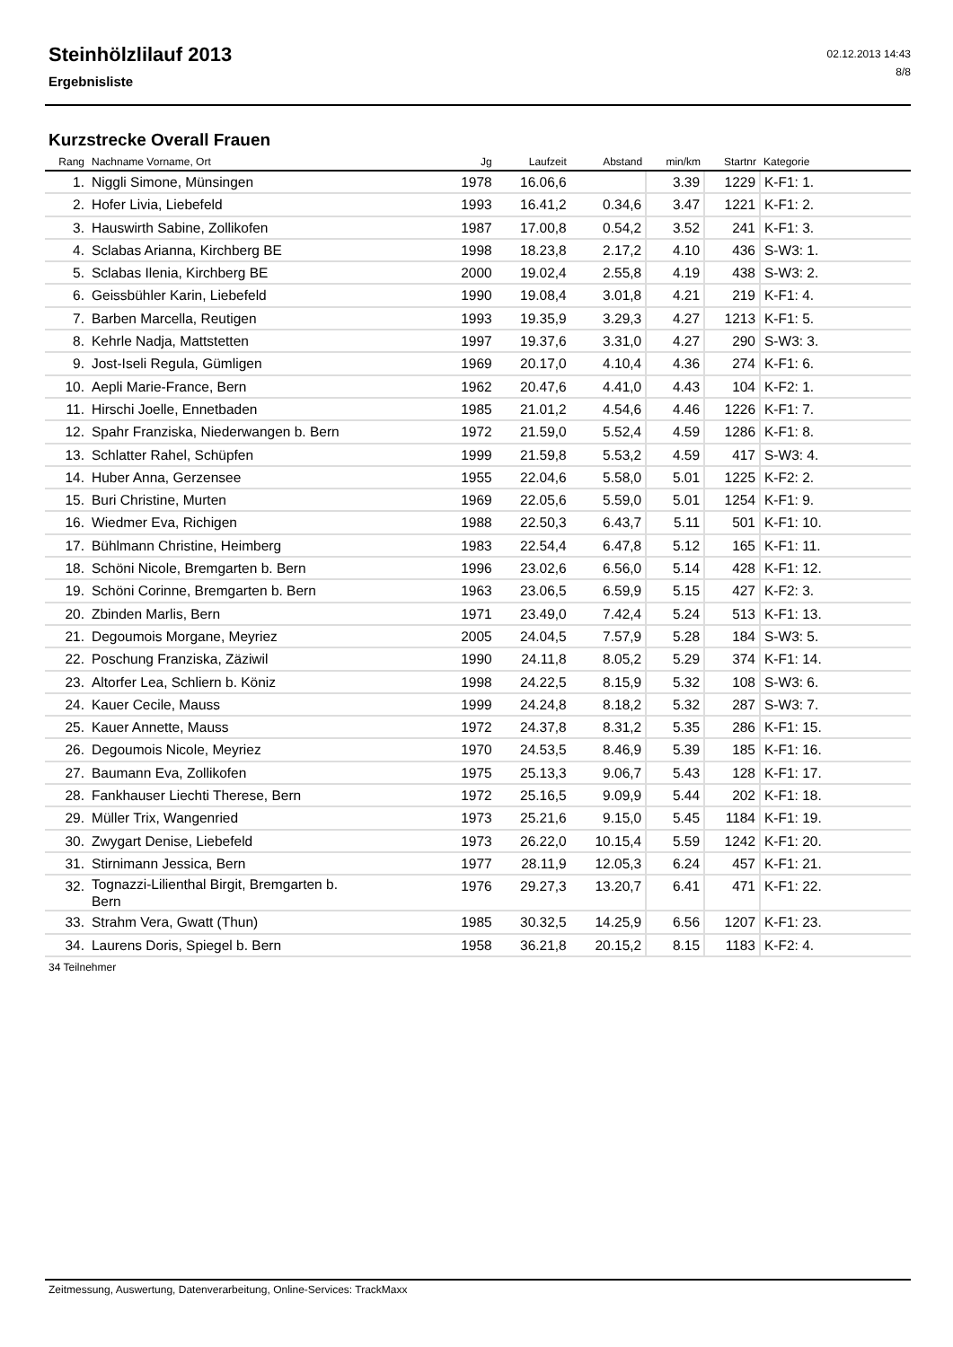Steinhölzlilauf 2013
Ergebnisliste
02.12.2013 14:43
8/8
Kurzstrecke Overall Frauen
| Rang | Nachname Vorname, Ort | Jg | Laufzeit | Abstand | min/km | Startnr | Kategorie |
| --- | --- | --- | --- | --- | --- | --- | --- |
| 1. | Niggli Simone, Münsingen | 1978 | 16.06,6 | | 3.39 | 1229 | K-F1: 1. |
| 2. | Hofer Livia, Liebefeld | 1993 | 16.41,2 | 0.34,6 | 3.47 | 1221 | K-F1: 2. |
| 3. | Hauswirth Sabine, Zollikofen | 1987 | 17.00,8 | 0.54,2 | 3.52 | 241 | K-F1: 3. |
| 4. | Sclabas Arianna, Kirchberg BE | 1998 | 18.23,8 | 2.17,2 | 4.10 | 436 | S-W3: 1. |
| 5. | Sclabas Ilenia, Kirchberg BE | 2000 | 19.02,4 | 2.55,8 | 4.19 | 438 | S-W3: 2. |
| 6. | Geissbühler Karin, Liebefeld | 1990 | 19.08,4 | 3.01,8 | 4.21 | 219 | K-F1: 4. |
| 7. | Barben Marcella, Reutigen | 1993 | 19.35,9 | 3.29,3 | 4.27 | 1213 | K-F1: 5. |
| 8. | Kehrle Nadja, Mattstetten | 1997 | 19.37,6 | 3.31,0 | 4.27 | 290 | S-W3: 3. |
| 9. | Jost-Iseli Regula, Gümligen | 1969 | 20.17,0 | 4.10,4 | 4.36 | 274 | K-F1: 6. |
| 10. | Aepli Marie-France, Bern | 1962 | 20.47,6 | 4.41,0 | 4.43 | 104 | K-F2: 1. |
| 11. | Hirschi Joelle, Ennetbaden | 1985 | 21.01,2 | 4.54,6 | 4.46 | 1226 | K-F1: 7. |
| 12. | Spahr Franziska, Niederwangen b. Bern | 1972 | 21.59,0 | 5.52,4 | 4.59 | 1286 | K-F1: 8. |
| 13. | Schlatter Rahel, Schüpfen | 1999 | 21.59,8 | 5.53,2 | 4.59 | 417 | S-W3: 4. |
| 14. | Huber Anna, Gerzensee | 1955 | 22.04,6 | 5.58,0 | 5.01 | 1225 | K-F2: 2. |
| 15. | Buri Christine, Murten | 1969 | 22.05,6 | 5.59,0 | 5.01 | 1254 | K-F1: 9. |
| 16. | Wiedmer Eva, Richigen | 1988 | 22.50,3 | 6.43,7 | 5.11 | 501 | K-F1: 10. |
| 17. | Bühlmann Christine, Heimberg | 1983 | 22.54,4 | 6.47,8 | 5.12 | 165 | K-F1: 11. |
| 18. | Schöni Nicole, Bremgarten b. Bern | 1996 | 23.02,6 | 6.56,0 | 5.14 | 428 | K-F1: 12. |
| 19. | Schöni Corinne, Bremgarten b. Bern | 1963 | 23.06,5 | 6.59,9 | 5.15 | 427 | K-F2: 3. |
| 20. | Zbinden Marlis, Bern | 1971 | 23.49,0 | 7.42,4 | 5.24 | 513 | K-F1: 13. |
| 21. | Degoumois Morgane, Meyriez | 2005 | 24.04,5 | 7.57,9 | 5.28 | 184 | S-W3: 5. |
| 22. | Poschung Franziska, Zäziwil | 1990 | 24.11,8 | 8.05,2 | 5.29 | 374 | K-F1: 14. |
| 23. | Altorfer Lea, Schliern b. Köniz | 1998 | 24.22,5 | 8.15,9 | 5.32 | 108 | S-W3: 6. |
| 24. | Kauer Cecile, Mauss | 1999 | 24.24,8 | 8.18,2 | 5.32 | 287 | S-W3: 7. |
| 25. | Kauer Annette, Mauss | 1972 | 24.37,8 | 8.31,2 | 5.35 | 286 | K-F1: 15. |
| 26. | Degoumois Nicole, Meyriez | 1970 | 24.53,5 | 8.46,9 | 5.39 | 185 | K-F1: 16. |
| 27. | Baumann Eva, Zollikofen | 1975 | 25.13,3 | 9.06,7 | 5.43 | 128 | K-F1: 17. |
| 28. | Fankhauser Liechti Therese, Bern | 1972 | 25.16,5 | 9.09,9 | 5.44 | 202 | K-F1: 18. |
| 29. | Müller Trix, Wangenried | 1973 | 25.21,6 | 9.15,0 | 5.45 | 1184 | K-F1: 19. |
| 30. | Zwygart Denise, Liebefeld | 1973 | 26.22,0 | 10.15,4 | 5.59 | 1242 | K-F1: 20. |
| 31. | Stirnimann Jessica, Bern | 1977 | 28.11,9 | 12.05,3 | 6.24 | 457 | K-F1: 21. |
| 32. | Tognazzi-Lilienthal Birgit, Bremgarten b. Bern | 1976 | 29.27,3 | 13.20,7 | 6.41 | 471 | K-F1: 22. |
| 33. | Strahm Vera, Gwatt (Thun) | 1985 | 30.32,5 | 14.25,9 | 6.56 | 1207 | K-F1: 23. |
| 34. | Laurens Doris, Spiegel b. Bern | 1958 | 36.21,8 | 20.15,2 | 8.15 | 1183 | K-F2: 4. |
34 Teilnehmer
Zeitmessung, Auswertung, Datenverarbeitung, Online-Services: TrackMaxx